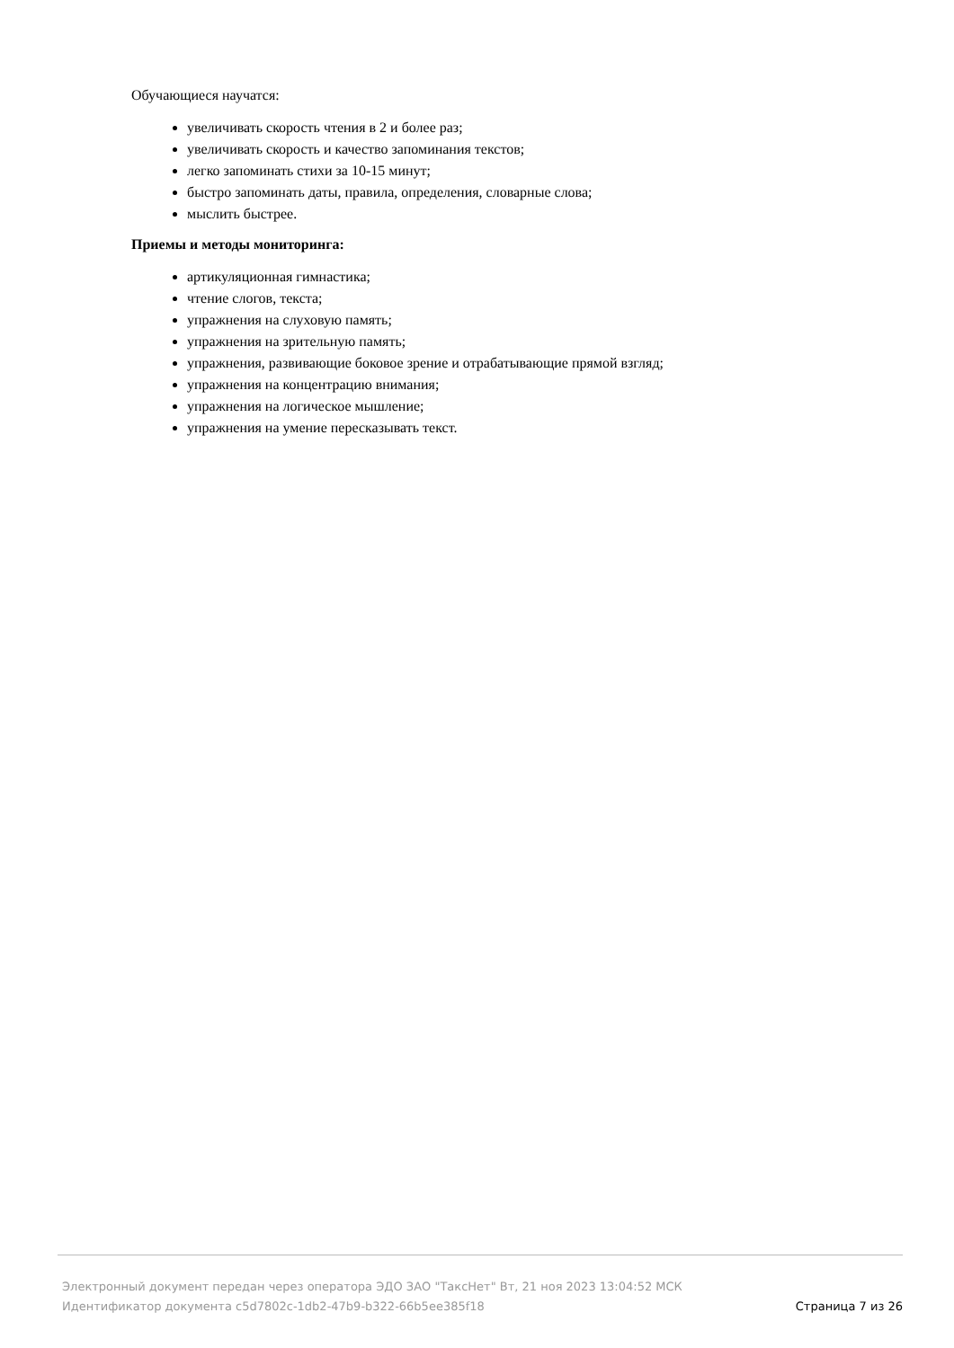Обучающиеся научатся:
увеличивать скорость чтения в 2 и более раз;
увеличивать скорость и качество запоминания текстов;
легко запоминать стихи за 10-15 минут;
быстро запоминать даты, правила, определения, словарные слова;
мыслить быстрее.
Приемы и методы мониторинга:
артикуляционная гимнастика;
чтение слогов, текста;
упражнения на слуховую память;
упражнения на зрительную память;
упражнения, развивающие боковое зрение и отрабатывающие прямой взгляд;
упражнения на концентрацию внимания;
упражнения на логическое мышление;
упражнения на умение пересказывать текст.
Электронный документ передан через оператора ЭДО ЗАО "ТаксНет" Вт, 21 ноя 2023 13:04:52 МСК
Идентификатор документа c5d7802c-1db2-47b9-b322-66b5ee385f18 Страница 7 из 26